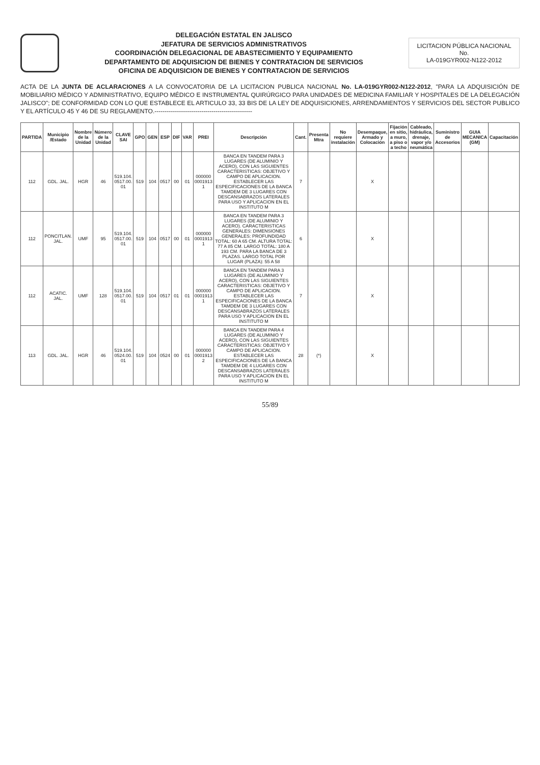DELEGACIÓN ESTATAL EN JALISCO
JEFATURA DE SERVICIOS ADMINISTRATIVOS
COORDINACIÓN DELEGACIONAL DE ABASTECIMIENTO Y EQUIPAMIENTO
DEPARTAMENTO DE ADQUISICION DE BIENES Y CONTRATACION DE SERVICIOS
OFICINA DE ADQUISICION DE BIENES Y CONTRATACION DE SERVICIOS
LICITACION PÚBLICA NACIONAL
No.
LA-019GYR002-N122-2012
ACTA DE LA JUNTA DE ACLARACIONES A LA CONVOCATORIA DE LA LICITACION PUBLICA NACIONAL No. LA-019GYR002-N122-2012, "PARA LA ADQUISICIÓN DE MOBILIARIO MÉDICO Y ADMINISTRATIVO, EQUIPO MÉDICO E INSTRUMENTAL QUIRÚRGICO PARA UNIDADES DE MEDICINA FAMILIAR Y HOSPITALES DE LA DELEGACIÓN JALISCO"; DE CONFORMIDAD CON LO QUE ESTABLECE EL ARTICULO 33, 33 BIS DE LA LEY DE ADQUISICIONES, ARRENDAMIENTOS Y SERVICIOS DEL SECTOR PUBLICO Y EL ARTÍCULO 45 Y 46 DE SU REGLAMENTO.------------------------------------------------
| PARTIDA | Municipio /Estado | Nombre de la Unidad | Número de la Unidad | CLAVE SAI | GPO | GEN | ESP | DIF | VAR | PREI | Descripción | Cant. | Presenta Mtra | No requiere instalación | Desempaque, Armado y Colocación | Fijación en sitio, a muro, a piso o a techo | Cableado, hidráulica, drenaje, vapor y/o neumática | Suministro de Accesorios | GUIA MECANICA (GM) | Capacitación |
| --- | --- | --- | --- | --- | --- | --- | --- | --- | --- | --- | --- | --- | --- | --- | --- | --- | --- | --- | --- | --- |
| 112 | GDL. JAL. | HGR | 46 | 519.104. 0517.00. 01 | 519 | 104 | 0517 | 00 | 01 | 000000 0001913 1 | BANCA EN TANDEM PARA 3 LUGARES (DE ALUMINIO Y ACERO), CON LAS SIGUIENTES CARACTERISTICAS: OBJETIVO Y CAMPO DE APLICACION. ESTABLECER LAS ESPECIFICACIONES DE LA BANCA TAMDEM DE 3 LUGARES CON DESCANSABRAZOS LATERALES PARA USO Y APLICACION EN EL INSTITUTO M | 7 | | | X | | | | | |
| 112 | PONCITLAN. JAL. | UMF | 95 | 519.104. 0517.00. 01 | 519 | 104 | 0517 | 00 | 01 | 000000 0001913 1 | BANCA EN TANDEM PARA 3 LUGARES (DE ALUMINIO Y ACERO). CARACTERISTICAS GENERALES: DIMENSIONES GENERALES: PROFUNDIDAD TOTAL: 60 A 65 CM. ALTURA TOTAL: 77 A 85 CM. LARGO TOTAL: 180 A 193 CM. PARA LA BANCA DE 3 PLAZAS. LARGO TOTAL POR LUGAR (PLAZA): 55 A 58 | 6 | | | X | | | | | |
| 112 | ACATIC. JAL. | UMF | 128 | 519.104. 0517.00. 01 | 519 | 104 | 0517 | 01 | 01 | 000000 0001913 1 | BANCA EN TANDEM PARA 3 LUGARES (DE ALUMINIO Y ACERO), CON LAS SIGUIENTES CARACTERISTICAS: OBJETIVO Y CAMPO DE APLICACION. ESTABLECER LAS ESPECIFICACIONES DE LA BANCA TAMDEM DE 3 LUGARES CON DESCANSABRAZOS LATERALES PARA USO Y APLICACION EN EL INSTITUTO M | 7 | | | X | | | | | |
| 113 | GDL. JAL. | HGR | 46 | 519.104. 0524.00. 01 | 519 | 104 | 0524 | 00 | 01 | 000000 0001913 2 | BANCA EN TANDEM PARA 4 LUGARES (DE ALUMINIO Y ACERO), CON LAS SIGUIENTES CARACTERISTICAS: OBJETIVO Y CAMPO DE APLICACION. ESTABLECER LAS ESPECIFICACIONES DE LA BANCA TAMDEM DE 4 LUGARES CON DESCANSABRAZOS LATERALES PARA USO Y APLICACION EN EL INSTITUTO M | 28 | (*) | | X | | | | | |
55/89